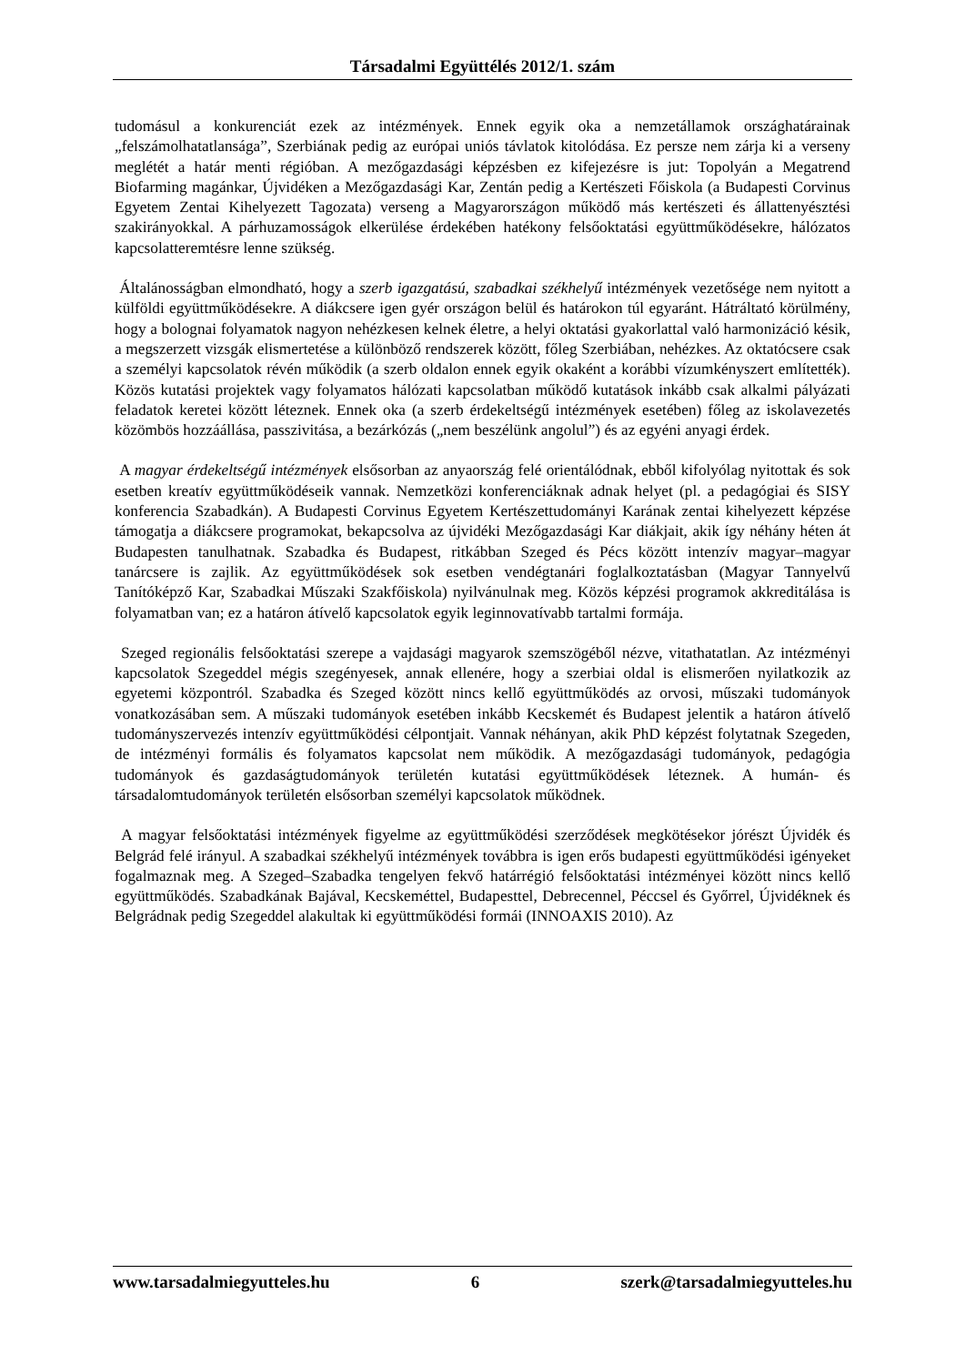Társadalmi Együttélés 2012/1. szám
tudomásul a konkurenciát ezek az intézmények. Ennek egyik oka a nemzetállamok országhatárainak „felszámolhatatlansága”, Szerbiának pedig az európai uniós távlatok kitolódása. Ez persze nem zárja ki a verseny meglétét a határ menti régióban. A mezőgazdasági képzésben ez kifejezésre is jut: Topolyán a Megatrend Biofarming magánkar, Újvidéken a Mezőgazdasági Kar, Zentán pedig a Kertészeti Főiskola (a Budapesti Corvinus Egyetem Zentai Kihelyezett Tagozata) verseng a Magyarországon működő más kertészeti és állattenyésztési szakirányokkal. A párhuzamosságok elkerülése érdekében hatékony felsőoktatási együttműködésekre, hálózatos kapcsolatteremtésre lenne szükség.
Általánosságban elmondható, hogy a szerb igazgatású, szabadkai székhelyű intézmények vezetősége nem nyitott a külföldi együttműködésekre. A diákcsere igen gyér országon belül és határokon túl egyaránt. Hátráltató körülmény, hogy a bolognai folyamatok nagyon nehézkesen kelnek életre, a helyi oktatási gyakorlattal való harmonizáció késik, a megszerzett vizsgák elismertetése a különböző rendszerek között, főleg Szerbiában, nehézkes. Az oktatócsere csak a személyi kapcsolatok révén működik (a szerb oldalon ennek egyik okaként a korábbi vízumkényszert említették). Közös kutatási projektek vagy folyamatos hálózati kapcsolatban működő kutatások inkább csak alkalmi pályázati feladatok keretei között léteznek. Ennek oka (a szerb érdekeltségű intézmények esetében) főleg az iskolavezetés közömbös hozzáállása, passzivitása, a bezárkózás („nem beszélünk angolul”) és az egyéni anyagi érdek.
A magyar érdekeltségű intézmények elsősorban az anyaország felé orientálódnak, ebből kifolyólag nyitottak és sok esetben kreatív együttműködéseik vannak. Nemzetközi konferenciáknak adnak helyet (pl. a pedagógiai és SISY konferencia Szabadkán). A Budapesti Corvinus Egyetem Kertészettudományi Karának zentai kihelyezett képzése támogatja a diákcsere programokat, bekapcsolva az újvidéki Mezőgazdasági Kar diákjait, akik így néhány héten át Budapesten tanulhatnak. Szabadka és Budapest, ritkábban Szeged és Pécs között intenzív magyar–magyar tanárcsere is zajlik. Az együttműködések sok esetben vendégtanári foglalkoztatásban (Magyar Tannyelvű Tanítóképző Kar, Szabadkai Műszaki Szakfőiskola) nyilvánulnak meg. Közös képzési programok akkreditálása is folyamatban van; ez a határon átívelő kapcsolatok egyik leginnovatívabb tartalmi formája.
Szeged regionális felsőoktatási szerepe a vajdasági magyarok szemszögéből nézve, vitathatatlan. Az intézményi kapcsolatok Szegeddel mégis szegényesek, annak ellenére, hogy a szerbiai oldal is elismerően nyilatkozik az egyetemi központról. Szabadka és Szeged között nincs kellő együttműködés az orvosi, műszaki tudományok vonatkozásában sem. A műszaki tudományok esetében inkább Kecskemét és Budapest jelentik a határon átívelő tudományszervezés intenzív együttműködési célpontjait. Vannak néhányan, akik PhD képzést folytatnak Szegeden, de intézményi formális és folyamatos kapcsolat nem működik. A mezőgazdasági tudományok, pedagógia tudományok és gazdaságtudományok területén kutatási együttműködések léteznek. A humán- és társadalomtudományok területén elsősorban személyi kapcsolatok működnek.
A magyar felsőoktatási intézmények figyelme az együttműködési szerződések megkötésekor jórészt Újvidék és Belgrád felé irányul. A szabadkai székhelyű intézmények továbbra is igen erős budapesti együttműködési igényeket fogalmaznak meg. A Szeged–Szabadka tengelyen fekvő határrégió felsőoktatási intézményei között nincs kellő együttműködés. Szabadkának Bajával, Kecskeméttel, Budapesttel, Debrecennel, Péccsel és Győrrel, Újvidéknek és Belgrádnak pedig Szegeddel alakultak ki együttműködési formái (INNOAXIS 2010). Az
www.tarsadalmiegyutteles.hu 6 szerk@tarsadalmiegyutteles.hu